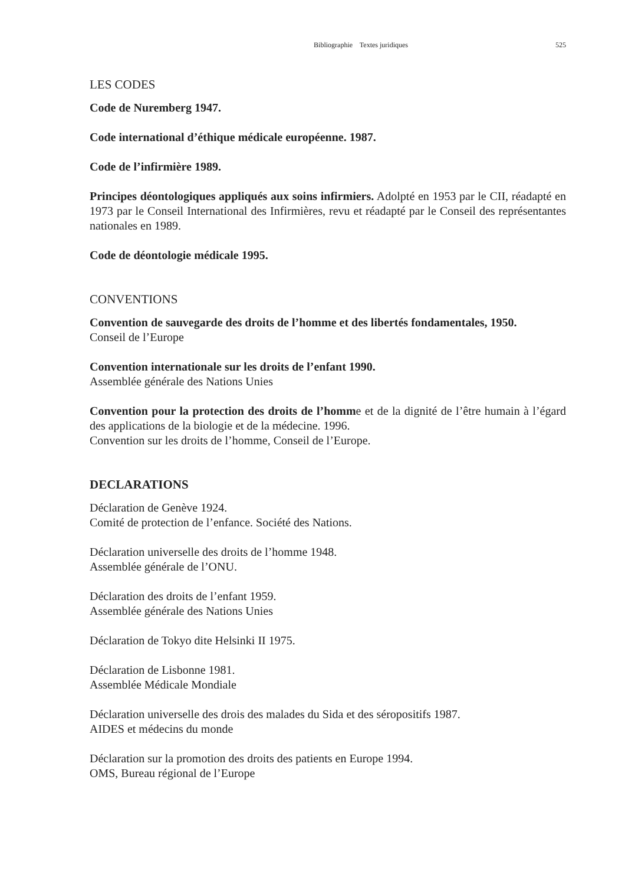Bibliographie Textes juridiques 525
LES CODES
Code de Nuremberg 1947.
Code international d’éthique médicale européenne. 1987.
Code de l’infirmière 1989.
Principes déontologiques appliqués aux soins infirmiers. Adolpté en 1953 par le CII, réadapté en 1973 par le Conseil International des Infirmières, revu et réadapté par le Conseil des représentantes nationales en 1989.
Code de déontologie médicale 1995.
CONVENTIONS
Convention de sauvegarde des droits de l’homme et des libertés fondamentales, 1950.
Conseil de l’Europe
Convention internationale sur les droits de l’enfant 1990.
Assemblée générale des Nations Unies
Convention pour la protection des droits de l’homme et de la dignité de l’être humain à l’égard des applications de la biologie et de la médecine. 1996.
Convention sur les droits de l’homme, Conseil de l’Europe.
DECLARATIONS
Déclaration de Genève 1924.
Comité de protection de l’enfance. Société des Nations.
Déclaration universelle des droits de l’homme 1948.
Assemblée générale de l’ONU.
Déclaration des droits de l’enfant 1959.
Assemblée générale des Nations Unies
Déclaration de Tokyo dite Helsinki II 1975.
Déclaration de Lisbonne 1981.
Assemblée Médicale Mondiale
Déclaration universelle des drois des malades du Sida et des séropositifs 1987.
AIDES et médecins du monde
Déclaration sur la promotion des droits des patients en Europe 1994.
OMS, Bureau régional de l’Europe